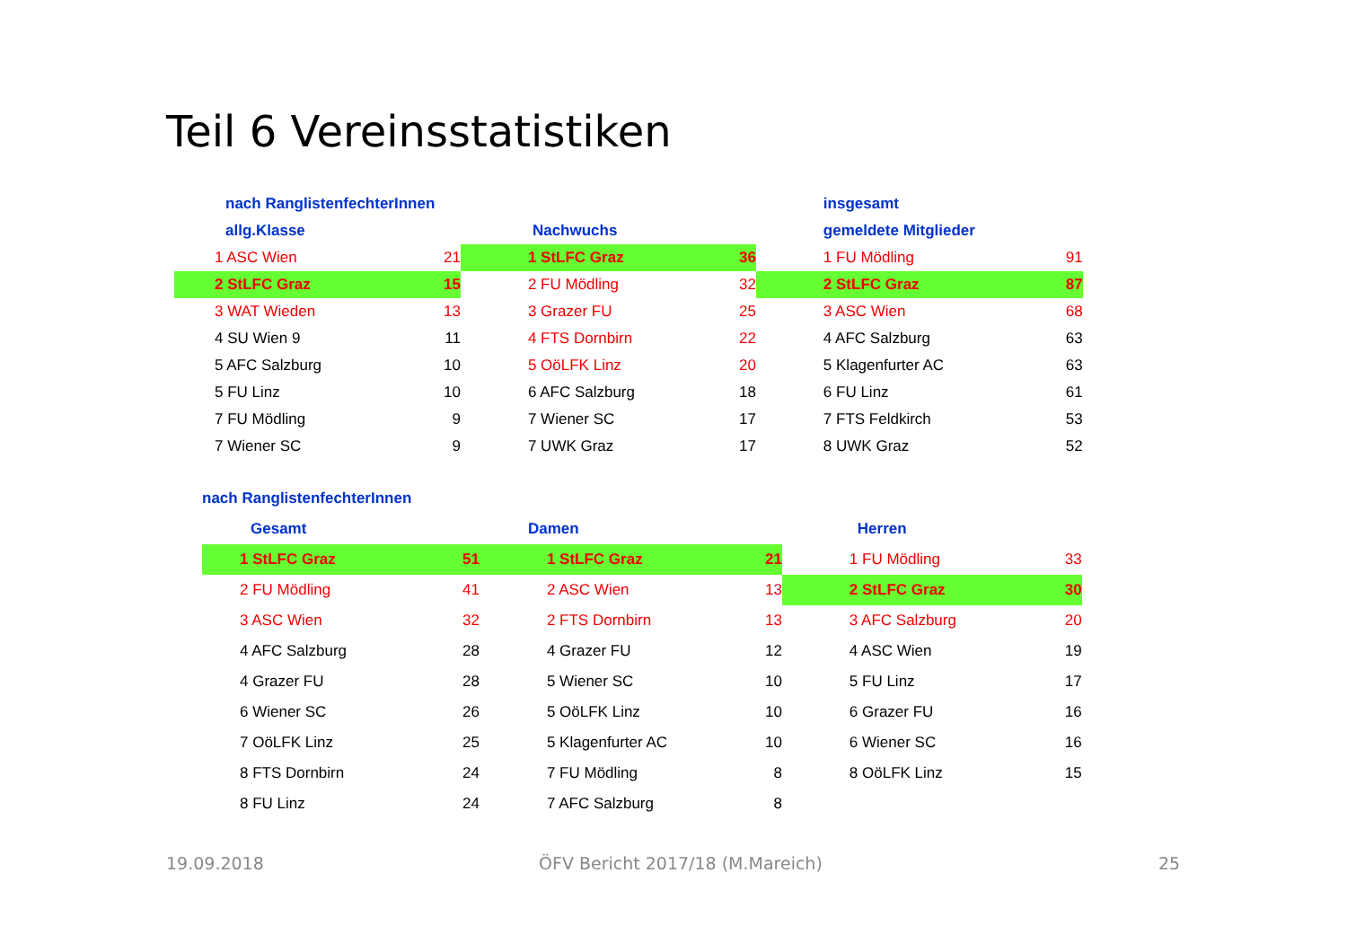Teil 6 Vereinsstatistiken
| nach RanglistenfechterInnen | | | | insgesamt | |
| allg.Klasse | | Nachwuchs | | gemeldete Mitglieder | |
| 1 ASC Wien | 21 | 1 StLFC Graz | 36 | 1 FU Mödling | 91 |
| 2 StLFC Graz | 15 | 2 FU Mödling | 32 | 2 StLFC Graz | 87 |
| 3 WAT Wieden | 13 | 3 Grazer FU | 25 | 3 ASC Wien | 68 |
| 4 SU Wien 9 | 11 | 4 FTS Dornbirn | 22 | 4 AFC Salzburg | 63 |
| 5 AFC Salzburg | 10 | 5 OöLFK Linz | 20 | 5 Klagenfurter AC | 63 |
| 5 FU Linz | 10 | 6 AFC Salzburg | 18 | 6 FU Linz | 61 |
| 7 FU Mödling | 9 | 7 Wiener SC | 17 | 7 FTS Feldkirch | 53 |
| 7 Wiener SC | 9 | 7 UWK Graz | 17 | 8 UWK Graz | 52 |
| nach RanglistenfechterInnen | | | | | |
| Gesamt | | Damen | | Herren | |
| 1 StLFC Graz | 51 | 1 StLFC Graz | 21 | 1 FU Mödling | 33 |
| 2 FU Mödling | 41 | 2 ASC Wien | 13 | 2 StLFC Graz | 30 |
| 3 ASC Wien | 32 | 2 FTS Dornbirn | 13 | 3 AFC Salzburg | 20 |
| 4 AFC Salzburg | 28 | 4 Grazer FU | 12 | 4 ASC Wien | 19 |
| 4 Grazer FU | 28 | 5 Wiener SC | 10 | 5 FU Linz | 17 |
| 6 Wiener SC | 26 | 5 OöLFK Linz | 10 | 6 Grazer FU | 16 |
| 7 OöLFK Linz | 25 | 5 Klagenfurter AC | 10 | 6 Wiener SC | 16 |
| 8 FTS Dornbirn | 24 | 7 FU Mödling | 8 | 8 OöLFK Linz | 15 |
| 8 FU Linz | 24 | 7 AFC Salzburg | 8 | | |
19.09.2018
ÖFV Bericht 2017/18 (M.Mareich)
25